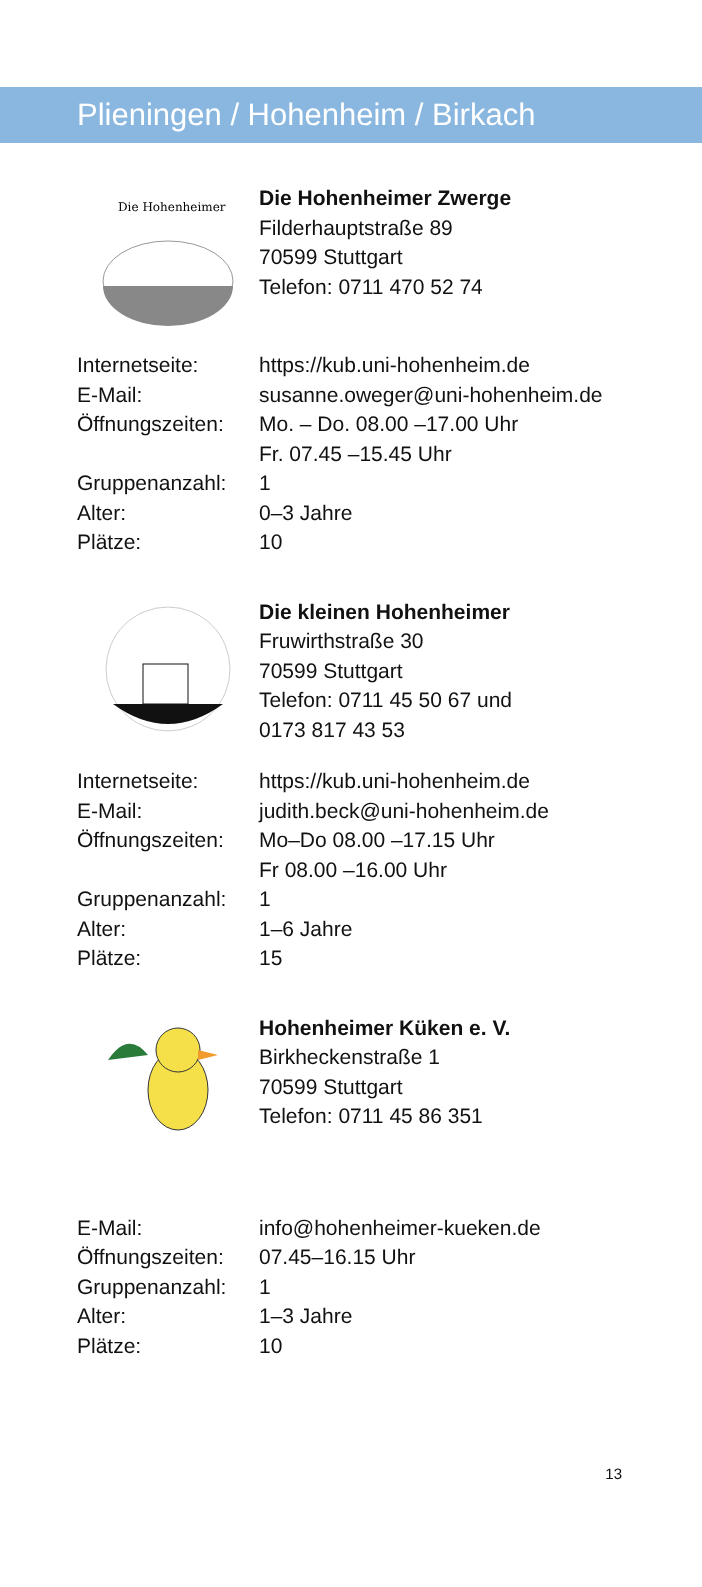Plieningen / Hohenheim / Birkach
Die Hohenheimer
Die Hohenheimer Zwerge
Filderhauptstraße 89
70599 Stuttgart
Telefon: 0711 470 52 74
| Internetseite: | https://kub.uni-hohenheim.de |
| E-Mail: | susanne.oweger@uni-hohenheim.de |
| Öffnungszeiten: | Mo. – Do. 08.00 –17.00 Uhr Fr. 07.45 –15.45 Uhr |
| Gruppenanzahl: | 1 |
| Alter: | 0–3 Jahre |
| Plätze: | 10 |
Die kleinen Hohenheimer
Fruwirthstraße 30
70599 Stuttgart
Telefon: 0711 45 50 67 und
0173 817 43 53
| Internetseite: | https://kub.uni-hohenheim.de |
| E-Mail: | judith.beck@uni-hohenheim.de |
| Öffnungszeiten: | Mo–Do 08.00 –17.15 Uhr Fr 08.00 –16.00 Uhr |
| Gruppenanzahl: | 1 |
| Alter: | 1–6 Jahre |
| Plätze: | 15 |
Hohenheimer Küken e. V.
Birkheckenstraße 1
70599 Stuttgart
Telefon: 0711 45 86 351
| E-Mail: | info@hohenheimer-kueken.de |
| Öffnungszeiten: | 07.45–16.15 Uhr |
| Gruppenanzahl: | 1 |
| Alter: | 1–3 Jahre |
| Plätze: | 10 |
13